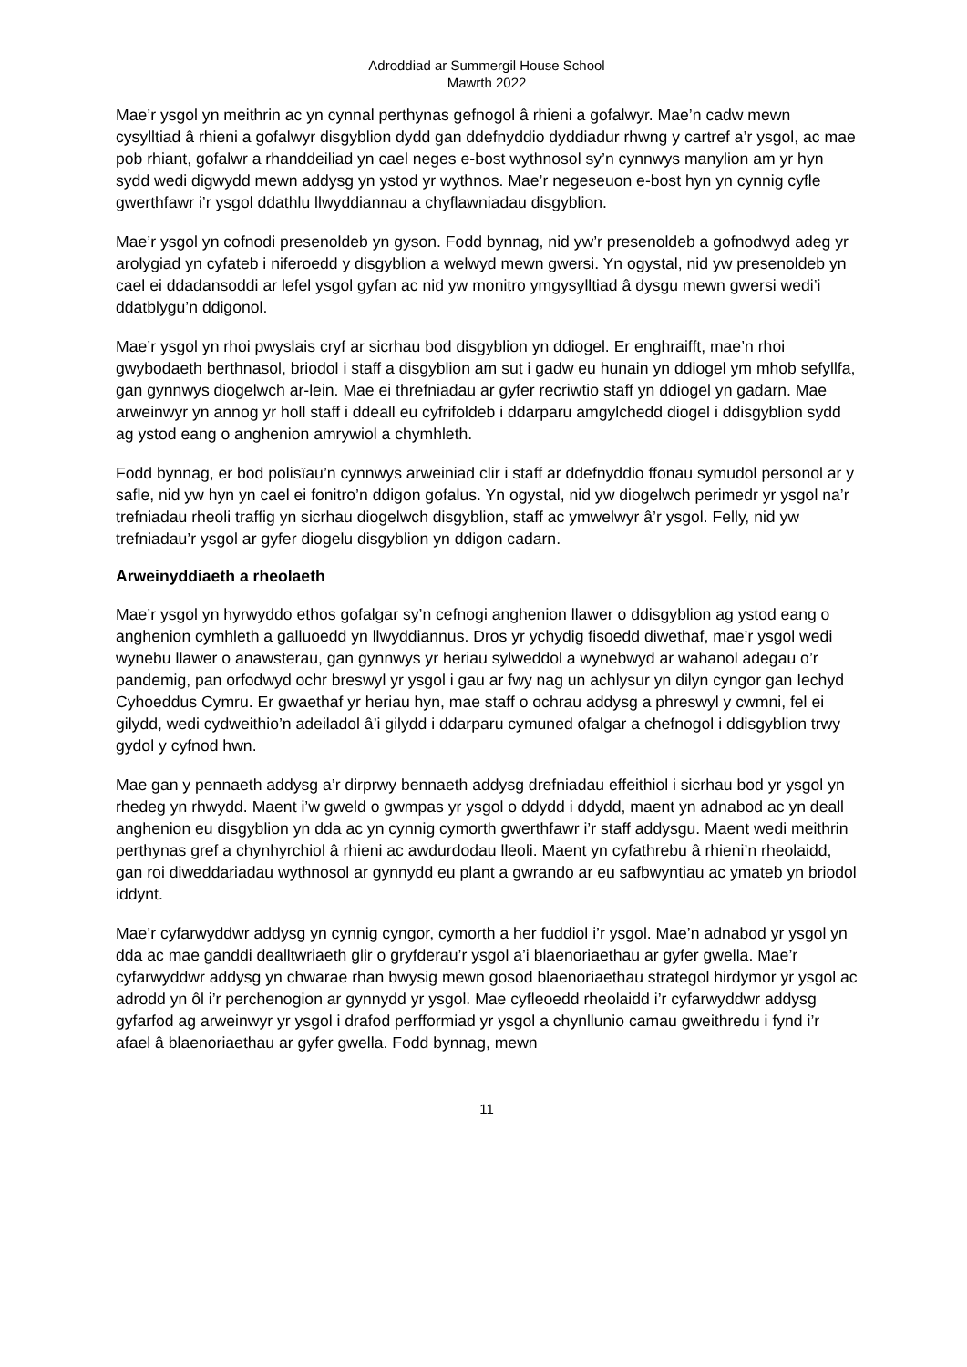Adroddiad ar Summergil House School
Mawrth 2022
Mae’r ysgol yn meithrin ac yn cynnal perthynas gefnogol â rhieni a gofalwyr. Mae’n cadw mewn cysylltiad â rhieni a gofalwyr disgyblion dydd gan ddefnyddio dyddiadur rhwng y cartref a’r ysgol, ac mae pob rhiant, gofalwr a rhanddeiliad yn cael neges e-bost wythnosol sy’n cynnwys manylion am yr hyn sydd wedi digwydd mewn addysg yn ystod yr wythnos. Mae’r negeseuon e-bost hyn yn cynnig cyfle gwerthfawr i’r ysgol ddathlu llwyddiannau a chyflawniadau disgyblion.
Mae’r ysgol yn cofnodi presenoldeb yn gyson. Fodd bynnag, nid yw’r presenoldeb a gofnodwyd adeg yr arolygiad yn cyfateb i niferoedd y disgyblion a welwyd mewn gwersi. Yn ogystal, nid yw presenoldeb yn cael ei ddadansoddi ar lefel ysgol gyfan ac nid yw monitro ymgysylltiad â dysgu mewn gwersi wedi’i ddatblygu’n ddigonol.
Mae’r ysgol yn rhoi pwyslais cryf ar sicrhau bod disgyblion yn ddiogel. Er enghraifft, mae’n rhoi gwybodaeth berthnasol, briodol i staff a disgyblion am sut i gadw eu hunain yn ddiogel ym mhob sefyllfa, gan gynnwys diogelwch ar-lein. Mae ei threfniadau ar gyfer recriwtio staff yn ddiogel yn gadarn. Mae arweinwyr yn annog yr holl staff i ddeall eu cyfrifoldeb i ddarparu amgylchedd diogel i ddisgyblion sydd ag ystod eang o anghenion amrywiol a chymhleth.
Fodd bynnag, er bod polisïau’n cynnwys arweiniad clir i staff ar ddefnyddio ffonau symudol personol ar y safle, nid yw hyn yn cael ei fonitro’n ddigon gofalus. Yn ogystal, nid yw diogelwch perimedr yr ysgol na’r trefniadau rheoli traffig yn sicrhau diogelwch disgyblion, staff ac ymwelwyr â’r ysgol. Felly, nid yw trefniadau’r ysgol ar gyfer diogelu disgyblion yn ddigon cadarn.
Arweinyddiaeth a rheolaeth
Mae’r ysgol yn hyrwyddo ethos gofalgar sy’n cefnogi anghenion llawer o ddisgyblion ag ystod eang o anghenion cymhleth a galluoedd yn llwyddiannus. Dros yr ychydig fisoedd diwethaf, mae’r ysgol wedi wynebu llawer o anawsterau, gan gynnwys yr heriau sylweddol a wynebwyd ar wahanol adegau o’r pandemig, pan orfodwyd ochr breswyl yr ysgol i gau ar fwy nag un achlysur yn dilyn cyngor gan Iechyd Cyhoeddus Cymru. Er gwaethaf yr heriau hyn, mae staff o ochrau addysg a phreswyl y cwmni, fel ei gilydd, wedi cydweithio’n adeiladol â’i gilydd i ddarparu cymuned ofalgar a chefnogol i ddisgyblion trwy gydol y cyfnod hwn.
Mae gan y pennaeth addysg a’r dirprwy bennaeth addysg drefniadau effeithiol i sicrhau bod yr ysgol yn rhedeg yn rhwydd. Maent i’w gweld o gwmpas yr ysgol o ddydd i ddydd, maent yn adnabod ac yn deall anghenion eu disgyblion yn dda ac yn cynnig cymorth gwerthfawr i’r staff addysgu. Maent wedi meithrin perthynas gref a chynhyrchiol â rhieni ac awdurdodau lleoli. Maent yn cyfathrebu â rhieni’n rheolaidd, gan roi diweddariadau wythnosol ar gynnydd eu plant a gwrando ar eu safbwyntiau ac ymateb yn briodol iddynt.
Mae’r cyfarwyddwr addysg yn cynnig cyngor, cymorth a her fuddiol i’r ysgol. Mae’n adnabod yr ysgol yn dda ac mae ganddi dealltwriaeth glir o gryfderau’r ysgol a’i blaenoriaethau ar gyfer gwella. Mae’r cyfarwyddwr addysg yn chwarae rhan bwysig mewn gosod blaenoriaethau strategol hirdymor yr ysgol ac adrodd yn ôl i’r perchenogion ar gynnydd yr ysgol. Mae cyfleoedd rheolaidd i’r cyfarwyddwr addysg gyfarfod ag arweinwyr yr ysgol i drafod perfformiad yr ysgol a chynllunio camau gweithredu i fynd i’r afael â blaenoriaethau ar gyfer gwella. Fodd bynnag, mewn
11